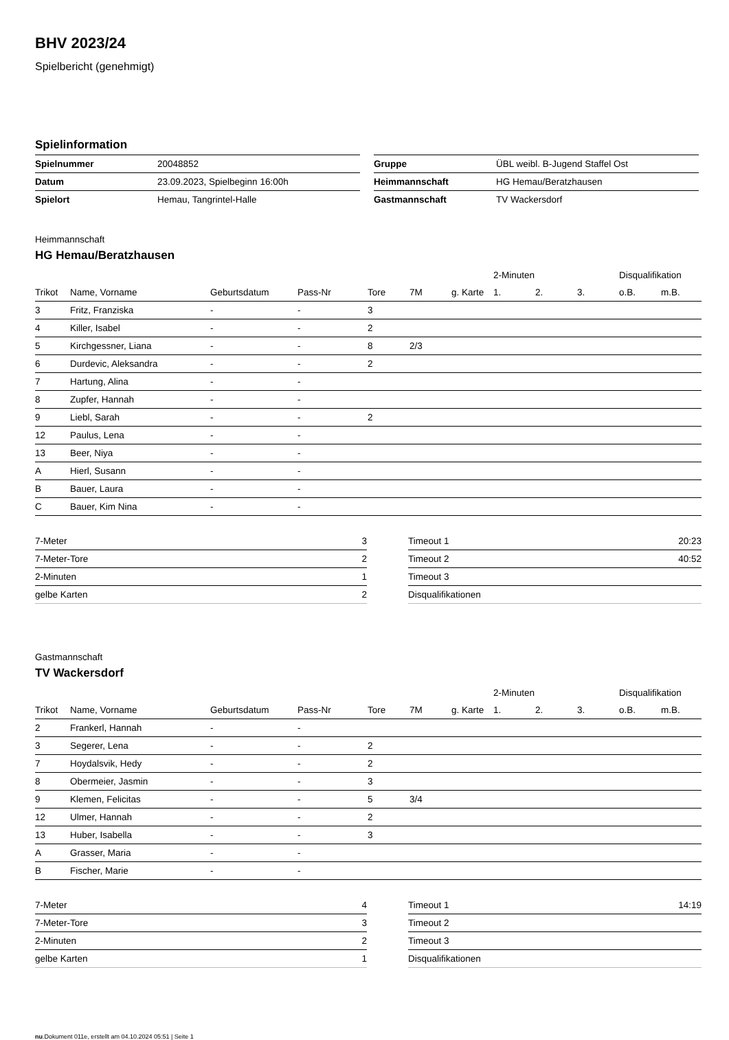BHV 2023/24
Spielbericht (genehmigt)
Spielinformation
| Spielnummer | 20048852 |
| Datum | 23.09.2023, Spielbeginn 16:00h |
| Spielort | Hemau, Tangrintel-Halle |
| Gruppe | ÜBL weibl. B-Jugend Staffel Ost |
| Heimmannschaft | HG Hemau/Beratzhausen |
| Gastmannschaft | TV Wackersdorf |
Heimmannschaft
HG Hemau/Beratzhausen
| | | | | | | | 2-Minuten | | | Disqualifikation | |
| --- | --- | --- | --- | --- | --- | --- | --- | --- | --- | --- | --- |
| Trikot | Name, Vorname | Geburtsdatum | Pass-Nr | Tore | 7M | g. Karte | 1. | 2. | 3. | o.B. | m.B. |
| 3 | Fritz, Franziska | - | - | 3 | | | | | | | |
| 4 | Killer, Isabel | - | - | 2 | | | | | | | |
| 5 | Kirchgessner, Liana | - | - | 8 | 2/3 | | | | | | |
| 6 | Durdevic, Aleksandra | - | - | 2 | | | | | | | |
| 7 | Hartung, Alina | - | - | | | | | | | | |
| 8 | Zupfer, Hannah | - | - | | | | | | | | |
| 9 | Liebl, Sarah | - | - | 2 | | | | | | | |
| 12 | Paulus, Lena | - | - | | | | | | | | |
| 13 | Beer, Niya | - | - | | | | | | | | |
| A | Hierl, Susann | - | - | | | | | | | | |
| B | Bauer, Laura | - | - | | | | | | | | |
| C | Bauer, Kim Nina | - | - | | | | | | | | |
| 7-Meter | 3 |
| 7-Meter-Tore | 2 |
| 2-Minuten | 1 |
| gelbe Karten | 2 |
| Timeout 1 | 20:23 |
| Timeout 2 | 40:52 |
| Timeout 3 | |
| Disqualifikationen | |
Gastmannschaft
TV Wackersdorf
| | | | | | | | 2-Minuten | | | Disqualifikation | |
| --- | --- | --- | --- | --- | --- | --- | --- | --- | --- | --- | --- |
| Trikot | Name, Vorname | Geburtsdatum | Pass-Nr | Tore | 7M | g. Karte | 1. | 2. | 3. | o.B. | m.B. |
| 2 | Frankerl, Hannah | - | - | | | | | | | | |
| 3 | Segerer, Lena | - | - | 2 | | | | | | | |
| 7 | Hoydalsvik, Hedy | - | - | 2 | | | | | | | |
| 8 | Obermeier, Jasmin | - | - | 3 | | | | | | | |
| 9 | Klemen, Felicitas | - | - | 5 | 3/4 | | | | | | |
| 12 | Ulmer, Hannah | - | - | 2 | | | | | | | |
| 13 | Huber, Isabella | - | - | 3 | | | | | | | |
| A | Grasser, Maria | - | - | | | | | | | | |
| B | Fischer, Marie | - | - | | | | | | | | |
| 7-Meter | 4 |
| 7-Meter-Tore | 3 |
| 2-Minuten | 2 |
| gelbe Karten | 1 |
| Timeout 1 | 14:19 |
| Timeout 2 | |
| Timeout 3 | |
| Disqualifikationen | |
nu.Dokument 011e, erstellt am 04.10.2024 05:51 | Seite 1